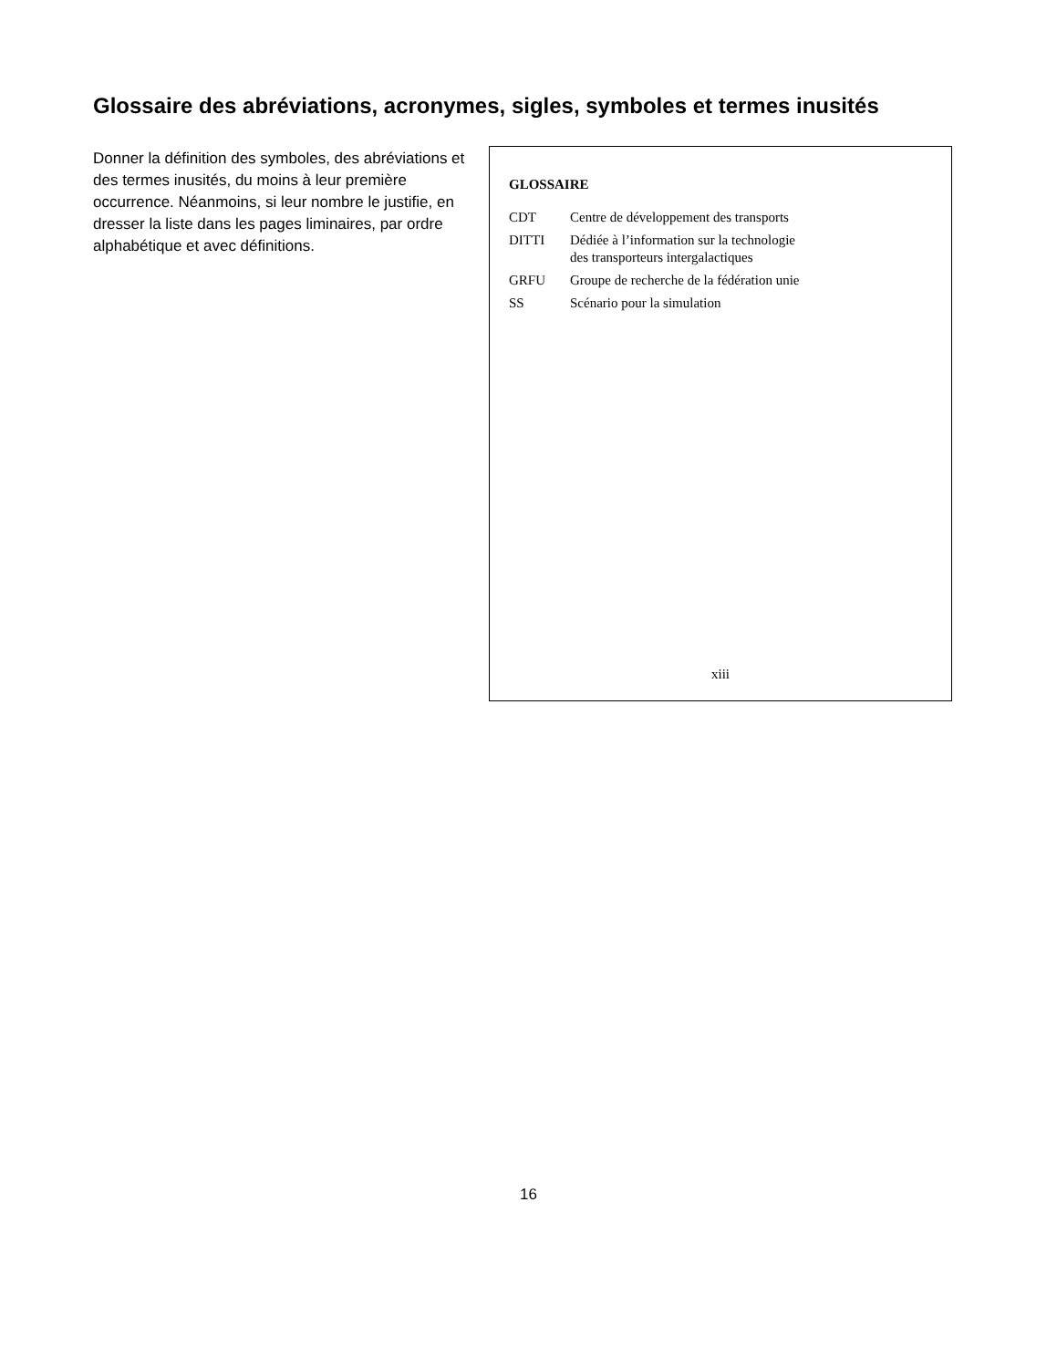Glossaire des abréviations, acronymes, sigles, symboles et termes inusités
Donner la définition des symboles, des abréviations et des termes inusités, du moins à leur première occurrence. Néanmoins, si leur nombre le justifie, en dresser la liste dans les pages liminaires, par ordre alphabétique et avec définitions.
GLOSSAIRE
| CDT | Centre de développement des transports |
| DITTI | Dédiée à l’information sur la technologie des transporteurs intergalactiques |
| GRFU | Groupe de recherche de la fédération unie |
| SS | Scénario pour la simulation |
xiii
16